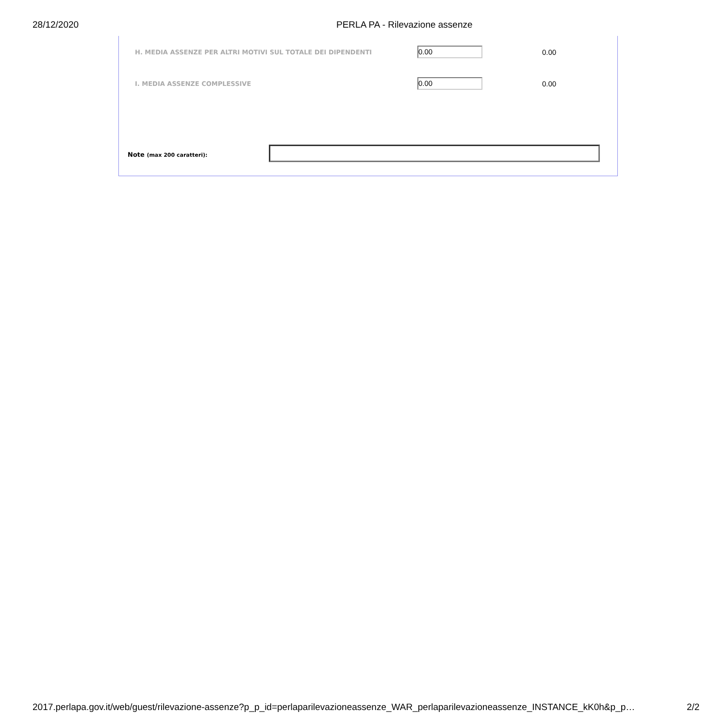28/12/2020 PERLA PA - Rilevazione assenze
H. MEDIA ASSENZE PER ALTRI MOTIVI SUL TOTALE DEI DIPENDENTI
0.00 0.00
I. MEDIA ASSENZE COMPLESSIVE 0.00 0.00
Note (max 200 caratteri):
2017.perlapa.gov.it/web/guest/rilevazione-assenze?p_p_id=perlaparilevazioneassenze_WAR_perlaparilevazioneassenze_INSTANCE_kK0h&p_p… 2/2